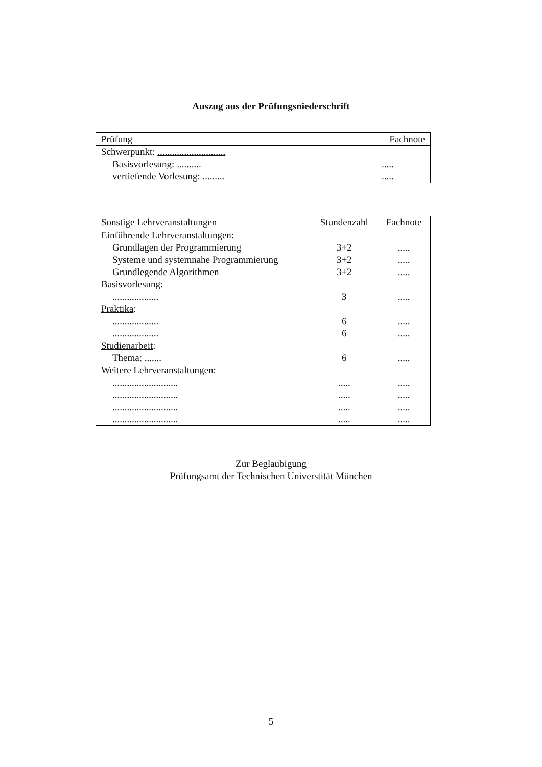Auszug aus der Prüfungsniederschrift
| Prüfung | Fachnote |
| --- | --- |
| Schwerpunkt: ............................ | |
| Basisvorlesung: .......... | ..... |
| vertiefende Vorlesung: ......... | ..... |
| Sonstige Lehrveranstaltungen | Stundenzahl | Fachnote |
| --- | --- | --- |
| Einführende Lehrveranstaltungen : | | |
| Grundlagen der Programmierung | 3+2 | ..... |
| Systeme und systemnahe Programmierung | 3+2 | ..... |
| Grundlegende Algorithmen | 3+2 | ..... |
| Basisvorlesung : | | |
| ................... | 3 | ..... |
| Praktika : | | |
| ................... | 6 | ..... |
| ................... | 6 | ..... |
| Studienarbeit : | | |
| Thema: ....... | 6 | ..... |
| Weitere Lehrveranstaltungen : | | |
| ........................... | ..... | ..... |
| ........................... | ..... | ..... |
| ........................... | ..... | ..... |
| ........................... | ..... | ..... |
Zur Beglaubigung
Prüfungsamt der Technischen Universtität München
5